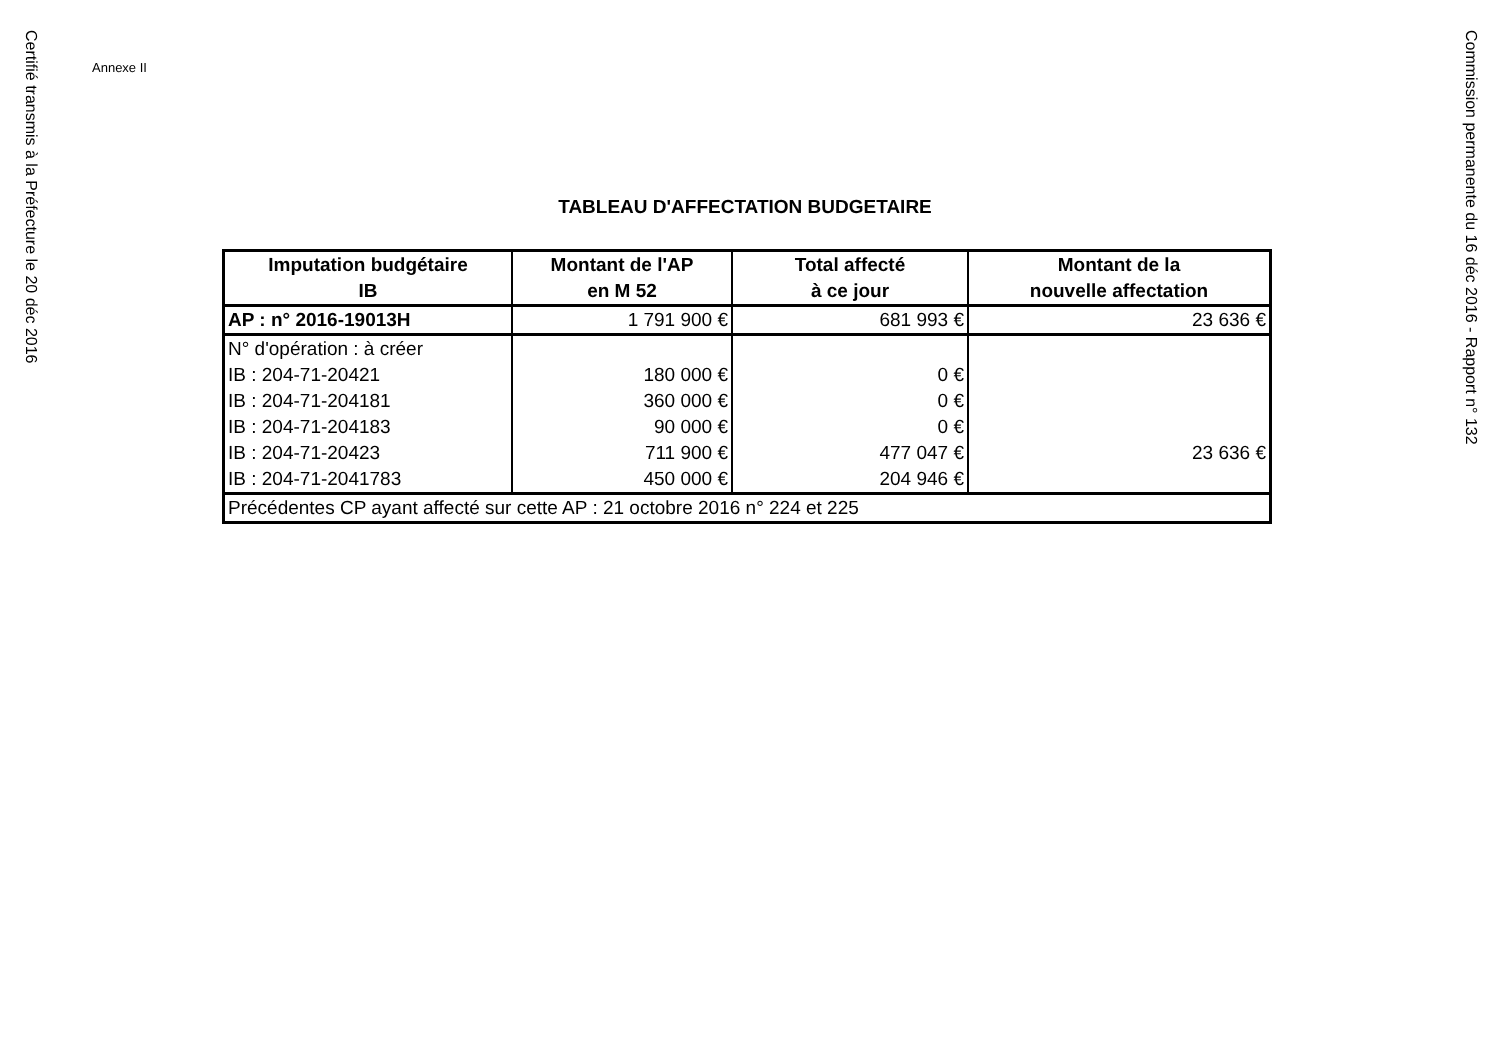Certifié transmis à la Préfecture le 20 déc 2016
Annexe II
TABLEAU D'AFFECTATION BUDGETAIRE
| Imputation budgétaire IB | Montant de l'AP en M 52 | Total affecté à ce jour | Montant de la nouvelle affectation |
| --- | --- | --- | --- |
| AP : n° 2016-19013H | 1 791 900 € | 681 993 € | 23 636 € |
| N° d'opération : à créer | | | |
| IB : 204-71-20421 | 180 000 € | 0 € | |
| IB : 204-71-204181 | 360 000 € | 0 € | |
| IB : 204-71-204183 | 90 000 € | 0 € | |
| IB : 204-71-20423 | 711 900 € | 477 047 € | 23 636 € |
| IB : 204-71-2041783 | 450 000 € | 204 946 € | |
| Précédentes CP ayant affecté sur cette AP : 21 octobre 2016 n° 224 et 225 | | | |
Commission permanente du 16 déc 2016 - Rapport n° 132